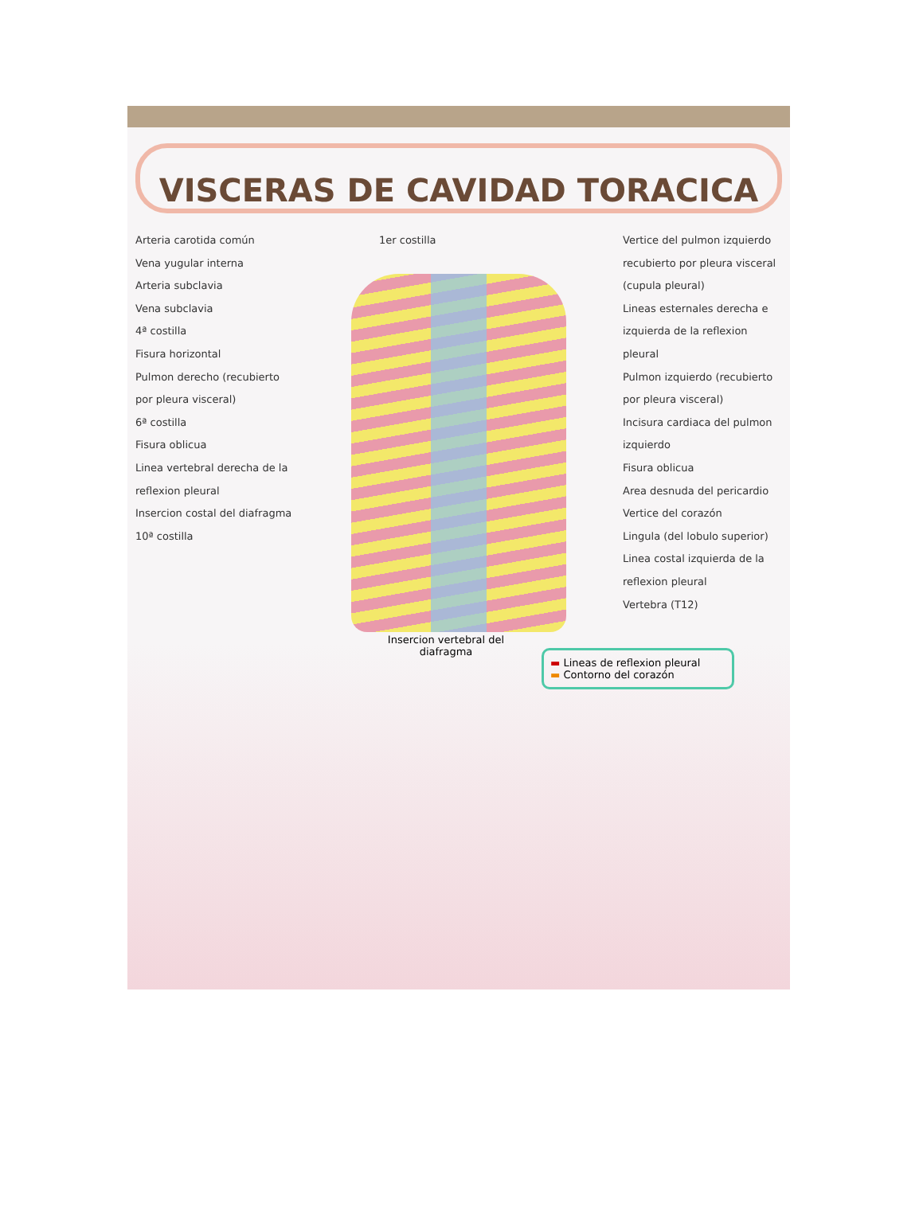VISCERAS DE CAVIDAD TORACICA
Arteria carotida común
Vena yugular interna
Arteria subclavia
Vena subclavia
4ª costilla
Fisura horizontal
Pulmon derecho (recubierto por pleura visceral)
6ª costilla
Fisura oblicua
Linea vertebral derecha de la reflexion pleural
Insercion costal del diafragma
10ª costilla
1er costilla Vertice del pulmon izquierdo recubierto por pleura visceral (cupula pleural)
Lineas esternales derecha e izquierda de la reflexion pleural
Pulmon izquierdo (recubierto por pleura visceral)
Incisura cardiaca del pulmon izquierdo
Fisura oblicua
Area desnuda del pericardio
Vertice del corazón
Lingula (del lobulo superior)
Linea costal izquierda de la reflexion pleural
Vertebra (T12)
▬ Lineas de reflexion pleural
▬ Contorno del corazón
Insercion vertebral del diafragma